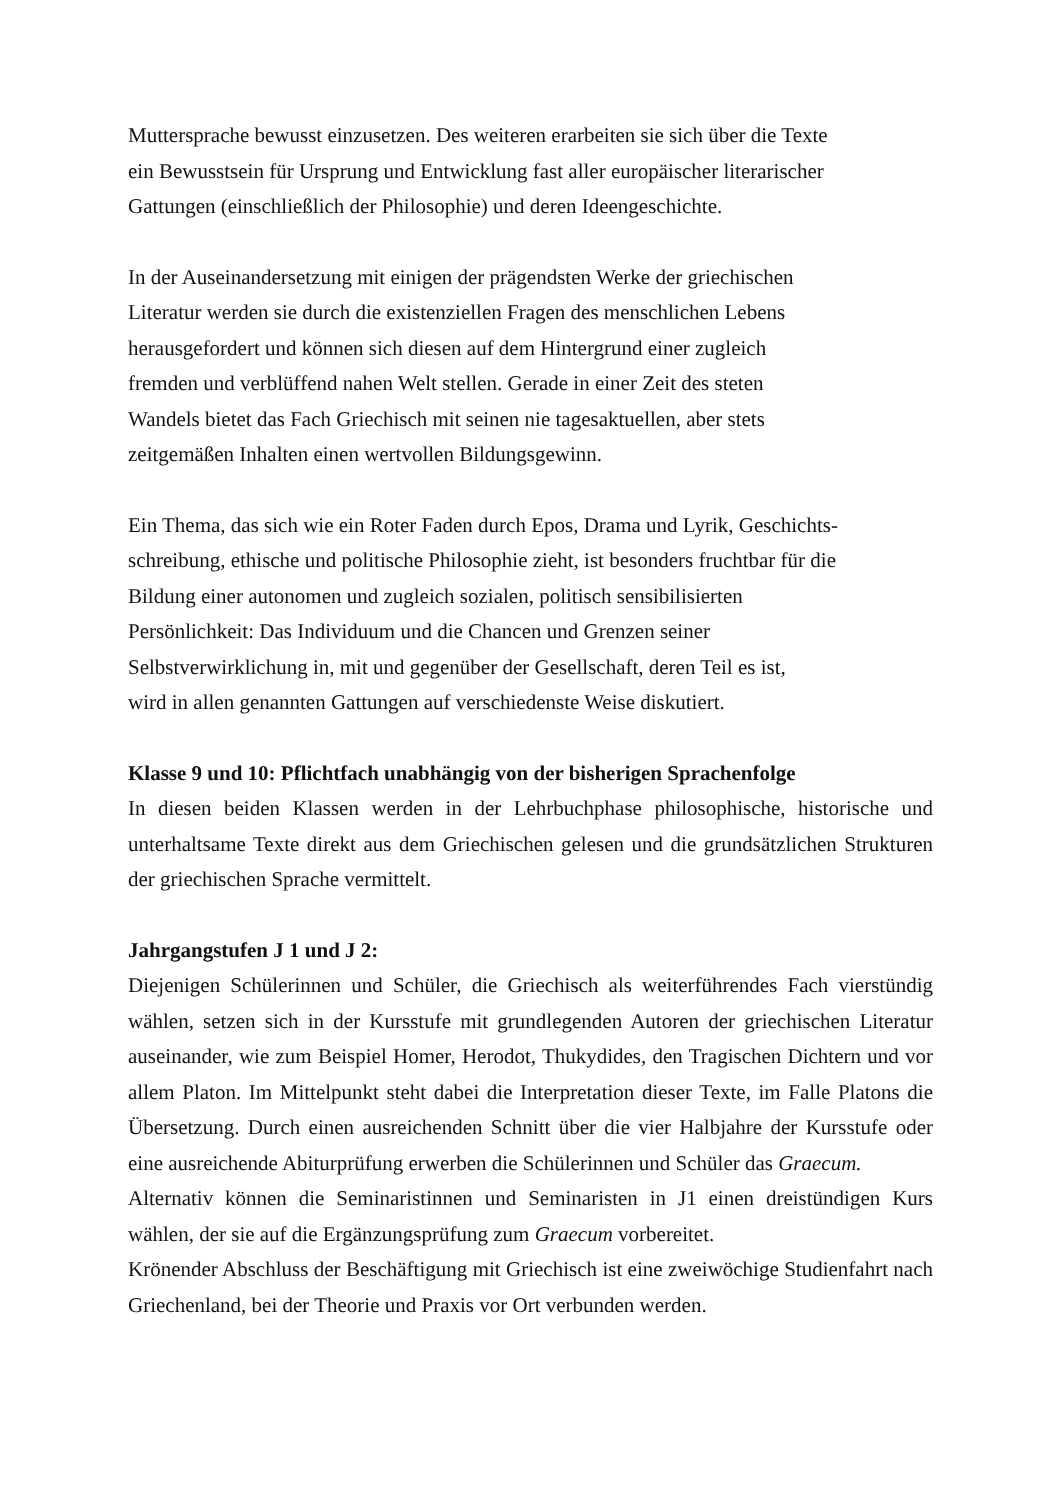Muttersprache bewusst einzusetzen. Des weiteren erarbeiten sie sich über die Texte
ein Bewusstsein für Ursprung und Entwicklung fast aller europäischer literarischer
Gattungen (einschließlich der Philosophie) und deren Ideengeschichte.
In der Auseinandersetzung mit einigen der prägendsten Werke der griechischen
Literatur werden sie durch die existenziellen Fragen des menschlichen Lebens
herausgefordert und können sich diesen auf dem Hintergrund einer zugleich
fremden und verblüffend nahen Welt stellen. Gerade in einer Zeit des steten
Wandels bietet das Fach Griechisch mit seinen nie tagesaktuellen, aber stets
zeitgemäßen Inhalten einen wertvollen Bildungsgewinn.
Ein Thema, das sich wie ein Roter Faden durch Epos, Drama und Lyrik, Geschichts-
schreibung, ethische und politische Philosophie zieht, ist besonders fruchtbar für die
Bildung einer autonomen und zugleich sozialen, politisch sensibilisierten
Persönlichkeit: Das Individuum und die Chancen und Grenzen seiner
Selbstverwirklichung in, mit und gegenüber der Gesellschaft, deren Teil es ist,
wird in allen genannten Gattungen auf verschiedenste Weise diskutiert.
Klasse 9 und 10: Pflichtfach unabhängig von der bisherigen Sprachenfolge
In diesen beiden Klassen werden in der Lehrbuchphase philosophische, historische und unterhaltsame Texte direkt aus dem Griechischen gelesen und die grundsätzlichen Strukturen der griechischen Sprache vermittelt.
Jahrgangstufen J 1 und J 2:
Diejenigen Schülerinnen und Schüler, die Griechisch als weiterführendes Fach vierstündig wählen, setzen sich in der Kursstufe mit grundlegenden Autoren der griechischen Literatur auseinander, wie zum Beispiel Homer, Herodot, Thukydides, den Tragischen Dichtern und vor allem Platon. Im Mittelpunkt steht dabei die Interpretation dieser Texte, im Falle Platons die Übersetzung. Durch einen ausreichenden Schnitt über die vier Halbjahre der Kursstufe oder eine ausreichende Abiturprüfung erwerben die Schülerinnen und Schüler das Graecum.
Alternativ können die Seminaristinnen und Seminaristen in J1 einen dreistündigen Kurs wählen, der sie auf die Ergänzungsprüfung zum Graecum vorbereitet.
Krönender Abschluss der Beschäftigung mit Griechisch ist eine zweiwöchige Studienfahrt nach Griechenland, bei der Theorie und Praxis vor Ort verbunden werden.